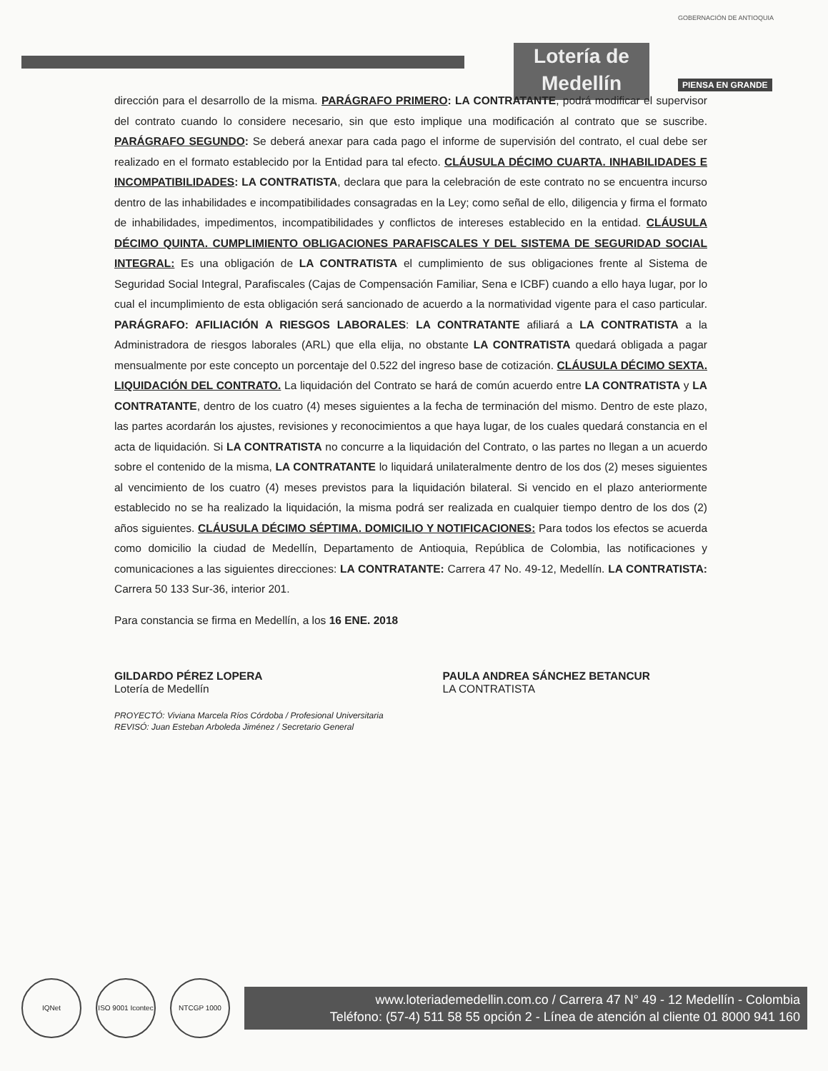Lotería de Medellín
GOBERNACIÓN DE ANTIOQUIA
PIENSA EN GRANDE
dirección para el desarrollo de la misma. PARÁGRAFO PRIMERO: LA CONTRATANTE, podrá modificar el supervisor del contrato cuando lo considere necesario, sin que esto implique una modificación al contrato que se suscribe. PARÁGRAFO SEGUNDO: Se deberá anexar para cada pago el informe de supervisión del contrato, el cual debe ser realizado en el formato establecido por la Entidad para tal efecto. CLÁUSULA DÉCIMO CUARTA. INHABILIDADES E INCOMPATIBILIDADES: LA CONTRATISTA, declara que para la celebración de este contrato no se encuentra incurso dentro de las inhabilidades e incompatibilidades consagradas en la Ley; como señal de ello, diligencia y firma el formato de inhabilidades, impedimentos, incompatibilidades y conflictos de intereses establecido en la entidad. CLÁUSULA DÉCIMO QUINTA. CUMPLIMIENTO OBLIGACIONES PARAFISCALES Y DEL SISTEMA DE SEGURIDAD SOCIAL INTEGRAL: Es una obligación de LA CONTRATISTA el cumplimiento de sus obligaciones frente al Sistema de Seguridad Social Integral, Parafiscales (Cajas de Compensación Familiar, Sena e ICBF) cuando a ello haya lugar, por lo cual el incumplimiento de esta obligación será sancionado de acuerdo a la normatividad vigente para el caso particular. PARÁGRAFO: AFILIACIÓN A RIESGOS LABORALES: LA CONTRATANTE afiliará a LA CONTRATISTA a la Administradora de riesgos laborales (ARL) que ella elija, no obstante LA CONTRATISTA quedará obligada a pagar mensualmente por este concepto un porcentaje del 0.522 del ingreso base de cotización. CLÁUSULA DÉCIMO SEXTA. LIQUIDACIÓN DEL CONTRATO. La liquidación del Contrato se hará de común acuerdo entre LA CONTRATISTA y LA CONTRATANTE, dentro de los cuatro (4) meses siguientes a la fecha de terminación del mismo. Dentro de este plazo, las partes acordarán los ajustes, revisiones y reconocimientos a que haya lugar, de los cuales quedará constancia en el acta de liquidación. Si LA CONTRATISTA no concurre a la liquidación del Contrato, o las partes no llegan a un acuerdo sobre el contenido de la misma, LA CONTRATANTE lo liquidará unilateralmente dentro de los dos (2) meses siguientes al vencimiento de los cuatro (4) meses previstos para la liquidación bilateral. Si vencido en el plazo anteriormente establecido no se ha realizado la liquidación, la misma podrá ser realizada en cualquier tiempo dentro de los dos (2) años siguientes. CLÁUSULA DÉCIMO SÉPTIMA. DOMICILIO Y NOTIFICACIONES: Para todos los efectos se acuerda como domicilio la ciudad de Medellín, Departamento de Antioquia, República de Colombia, las notificaciones y comunicaciones a las siguientes direcciones: LA CONTRATANTE: Carrera 47 No. 49-12, Medellín. LA CONTRATISTA: Carrera 50 133 Sur-36, interior 201.
Para constancia se firma en Medellín, a los 16 ENE. 2018
GILDARDO PÉREZ LOPERA
Lotería de Medellín
PAULA ANDREA SÁNCHEZ BETANCUR
LA CONTRATISTA
PROYECTÓ: Viviana Marcela Ríos Córdoba / Profesional Universitaria
REVISÓ: Juan Esteban Arboleda Jiménez / Secretario General
IQNet
ISO 9001 Icontec
NTCGP 1000
www.loteriademedellin.com.co / Carrera 47 N° 49 - 12 Medellín - Colombia
Teléfono: (57-4) 511 58 55 opción 2 - Línea de atención al cliente 01 8000 941 160